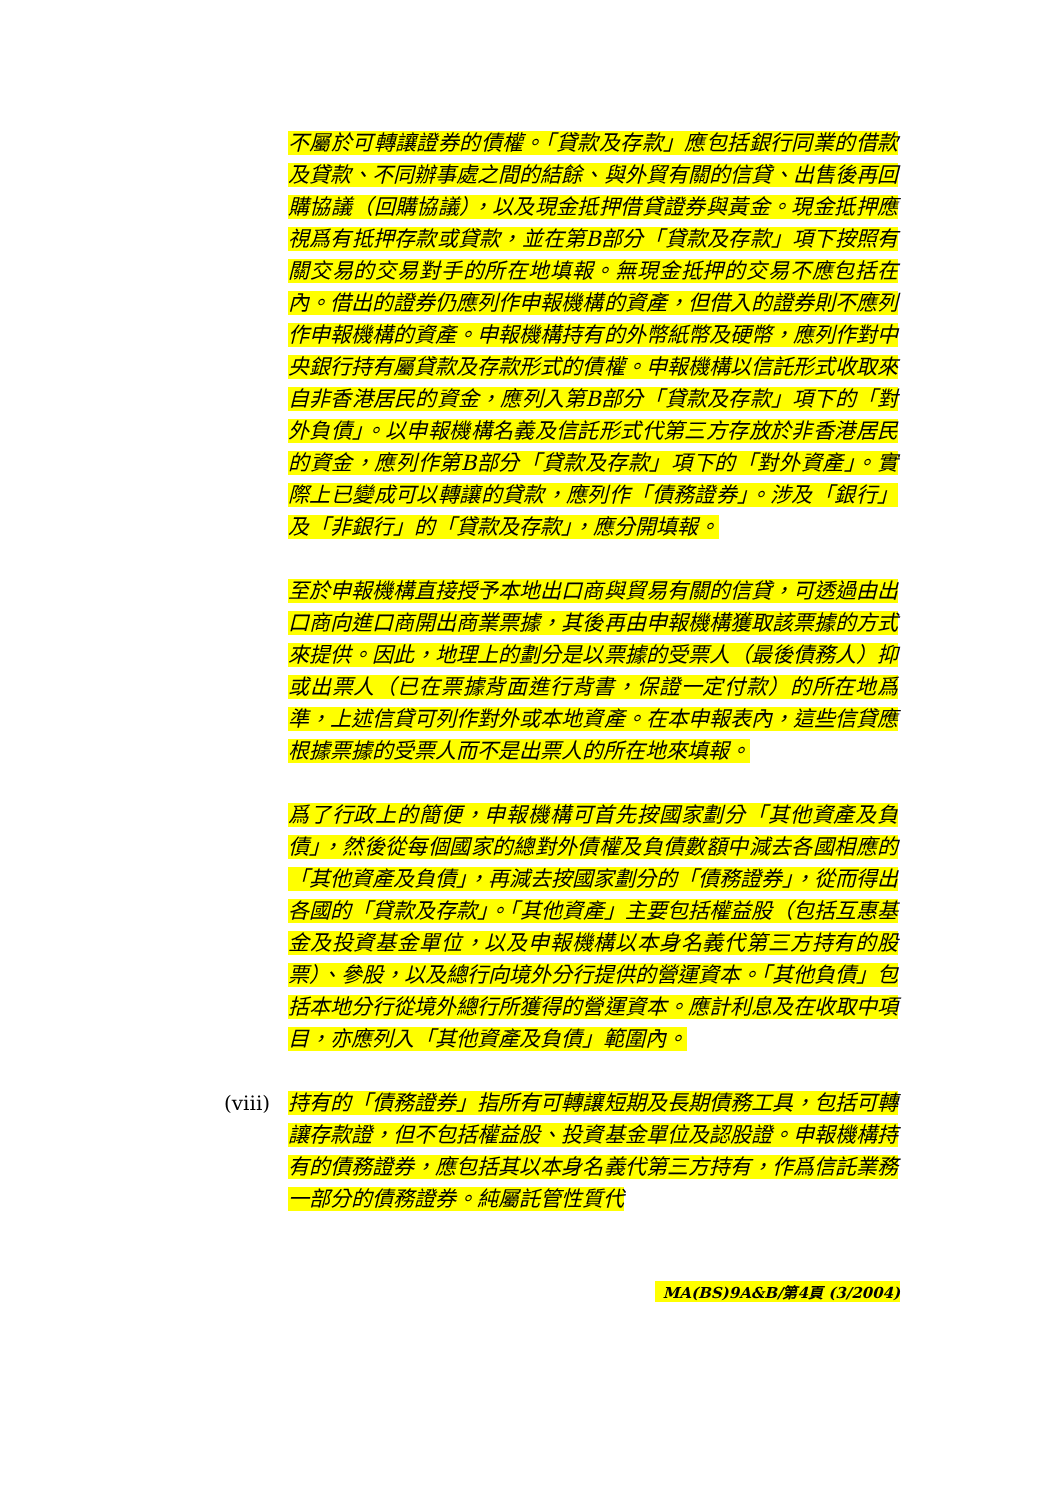不屬於可轉讓證券的債權。「貸款及存款」應包括銀行同業的借款及貸款、不同辦事處之間的結餘、與外貿有關的信貸、出售後再回購協議（回購協議），以及現金抵押借貸證券與黃金。現金抵押應視爲有抵押存款或貸款，並在第B部分「貸款及存款」項下按照有關交易的交易對手的所在地填報。無現金抵押的交易不應包括在內。借出的證券仍應列作申報機構的資產，但借入的證券則不應列作申報機構的資產。申報機構持有的外幣紙幣及硬幣，應列作對中央銀行持有屬貸款及存款形式的債權。申報機構以信託形式收取來自非香港居民的資金，應列入第B部分「貸款及存款」項下的「對外負債」。以申報機構名義及信託形式代第三方存放於非香港居民的資金，應列作第B部分「貸款及存款」項下的「對外資產」。實際上已變成可以轉讓的貸款，應列作「債務證券」。涉及「銀行」及「非銀行」的「貸款及存款」，應分開填報。
至於申報機構直接授予本地出口商與貿易有關的信貸，可透過由出口商向進口商開出商業票據，其後再由申報機構獲取該票據的方式來提供。因此，地理上的劃分是以票據的受票人（最後債務人）抑或出票人（已在票據背面進行背書，保證一定付款）的所在地爲準，上述信貸可列作對外或本地資產。在本申報表內，這些信貸應根據票據的受票人而不是出票人的所在地來填報。
爲了行政上的簡便，申報機構可首先按國家劃分「其他資產及負債」，然後從每個國家的總對外債權及負債數額中減去各國相應的「其他資產及負債」，再減去按國家劃分的「債務證券」，從而得出各國的「貸款及存款」。「其他資產」主要包括權益股（包括互惠基金及投資基金單位，以及申報機構以本身名義代第三方持有的股票）、參股，以及總行向境外分行提供的營運資本。「其他負債」包括本地分行從境外總行所獲得的營運資本。應計利息及在收取中項目，亦應列入「其他資產及負債」範圍內。
(viii)
持有的「債務證券」指所有可轉讓短期及長期債務工具，包括可轉讓存款證，但不包括權益股、投資基金單位及認股證。申報機構持有的債務證券，應包括其以本身名義代第三方持有，作爲信託業務一部分的債務證券。純屬託管性質代
MA(BS)9A&B/第4頁 (3/2004)